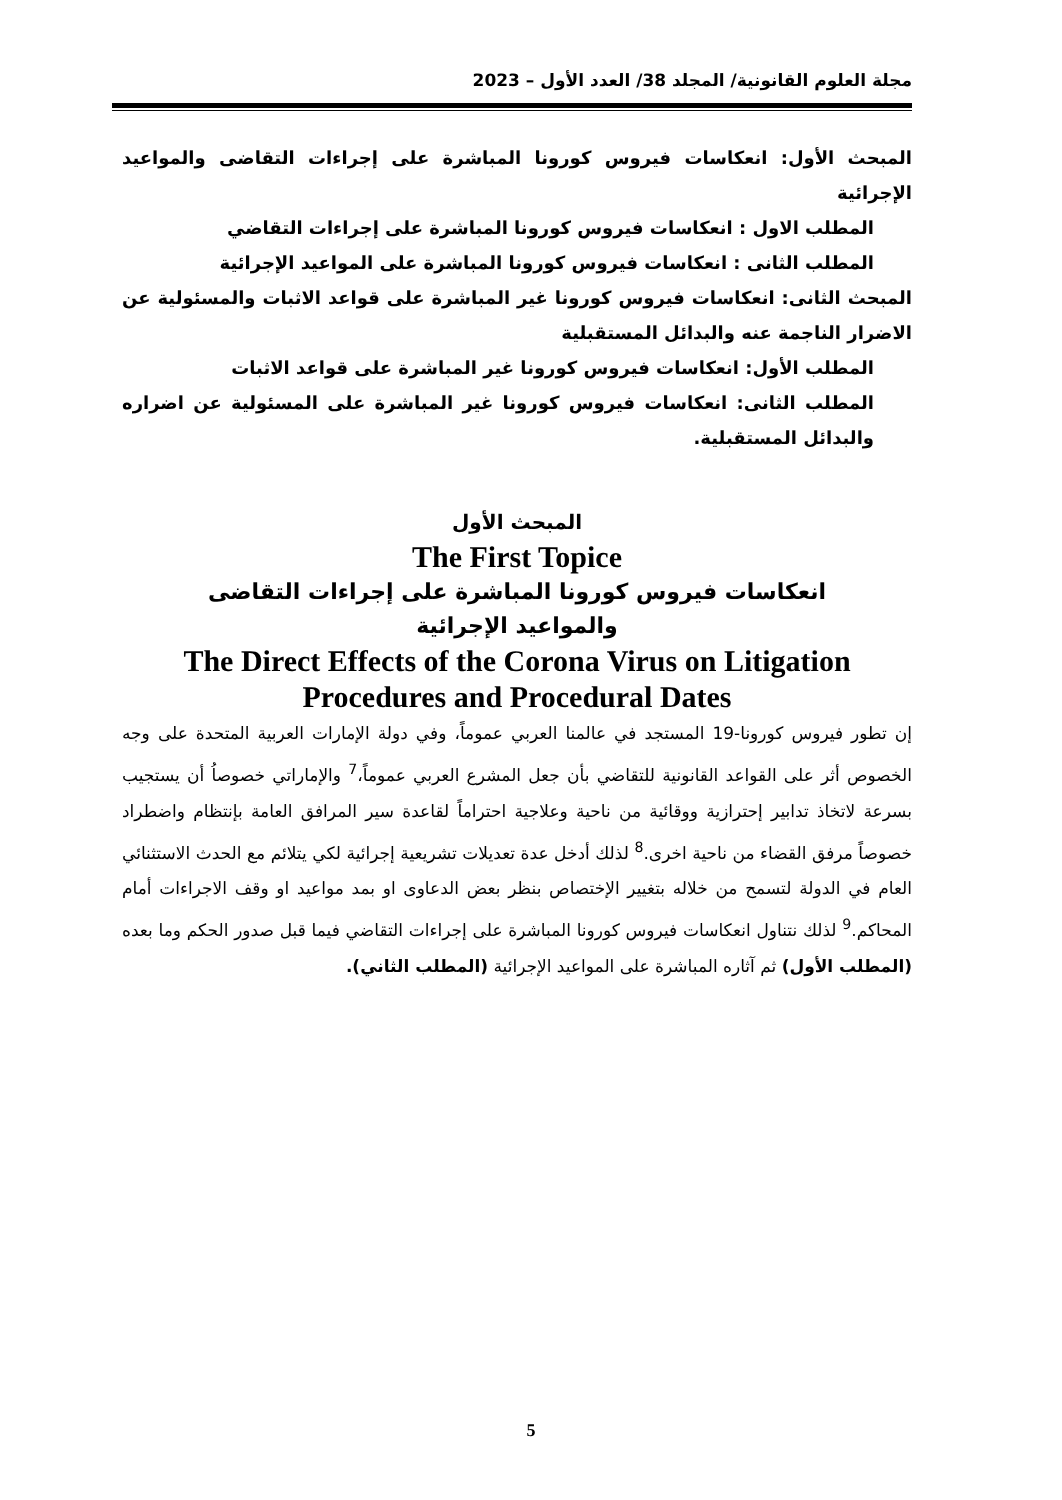مجلة العلوم القانونية/ المجلد 38/ العدد الأول – 2023
المبحث الأول: انعكاسات فيروس كورونا المباشرة على إجراءات التقاضى والمواعيد الإجرائية
المطلب الاول : انعكاسات فيروس كورونا المباشرة على إجراءات التقاضي
المطلب الثانى : انعكاسات فيروس كورونا المباشرة على المواعيد الإجرائية
المبحث الثانى: انعكاسات فيروس كورونا غير المباشرة على قواعد الاثبات والمسئولية عن الاضرار الناجمة عنه والبدائل المستقبلية
المطلب الأول: انعكاسات فيروس كورونا غير المباشرة على قواعد الاثبات
المطلب الثانى: انعكاسات فيروس كورونا غير المباشرة على المسئولية عن اضراره والبدائل المستقبلية.
المبحث الأول
The First Topice
انعكاسات فيروس كورونا المباشرة على إجراءات التقاضى
والمواعيد الإجرائية
The Direct Effects of the Corona Virus on Litigation Procedures and Procedural Dates
إن تطور فيروس كورونا-19 المستجد في عالمنا العربي عموماً، وفي دولة الإمارات العربية المتحدة على وجه الخصوص أثر على القواعد القانونية للتقاضي بأن جعل المشرع العربي عموماً،<sup>7</sup> والإماراتي خصوصاُ أن يستجيب بسرعة لاتخاذ تدابير إحترازية ووقائية من ناحية وعلاجية احتراماً لقاعدة سير المرافق العامة بإنتظام واضطراد خصوصاً مرفق القضاء من ناحية اخرى.<sup>8</sup> لذلك أدخل عدة تعديلات تشريعية إجرائية لكي يتلائم مع الحدث الاستثنائي العام في الدولة لتسمح من خلاله بتغيير الإختصاص بنظر بعض الدعاوى او بمد مواعيد او وقف الاجراءات أمام المحاكم.<sup>9</sup> لذلك نتناول انعكاسات فيروس كورونا المباشرة على إجراءات التقاضي فيما قبل صدور الحكم وما بعده (المطلب الأول) ثم آثاره المباشرة على المواعيد الإجرائية (المطلب الثاني).
5